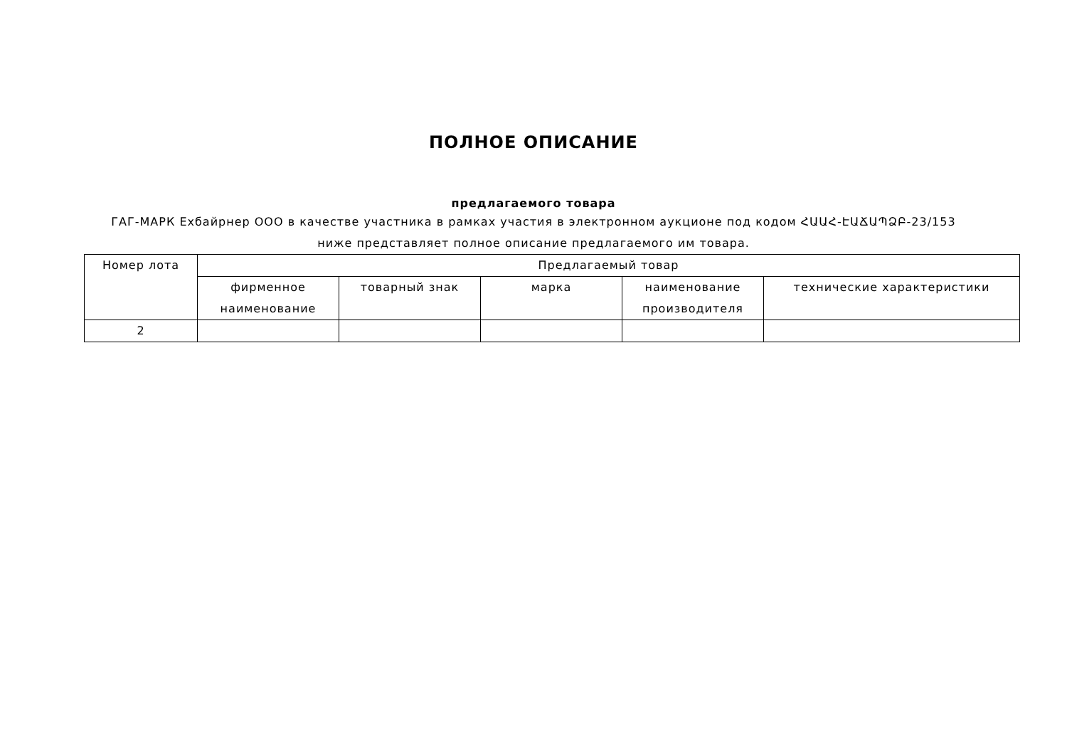ПОЛНОЕ ОПИСАНИЕ
предлагаемого товара
ГАГ-МАРК Ехбайрнер ООО в качестве участника в рамках участия в электронном аукционе под кодом ՀԱԱՀ-ԷԱՃԱՊՁԲ-23/153
ниже представляет полное описание предлагаемого им товара.
| Номер лота | Предлагаемый товар | | | | |
| --- | --- | --- | --- | --- | --- |
| | фирменное наименование | товарный знак | марка | наименование производителя | технические характеристики |
| 2 | | | | | |